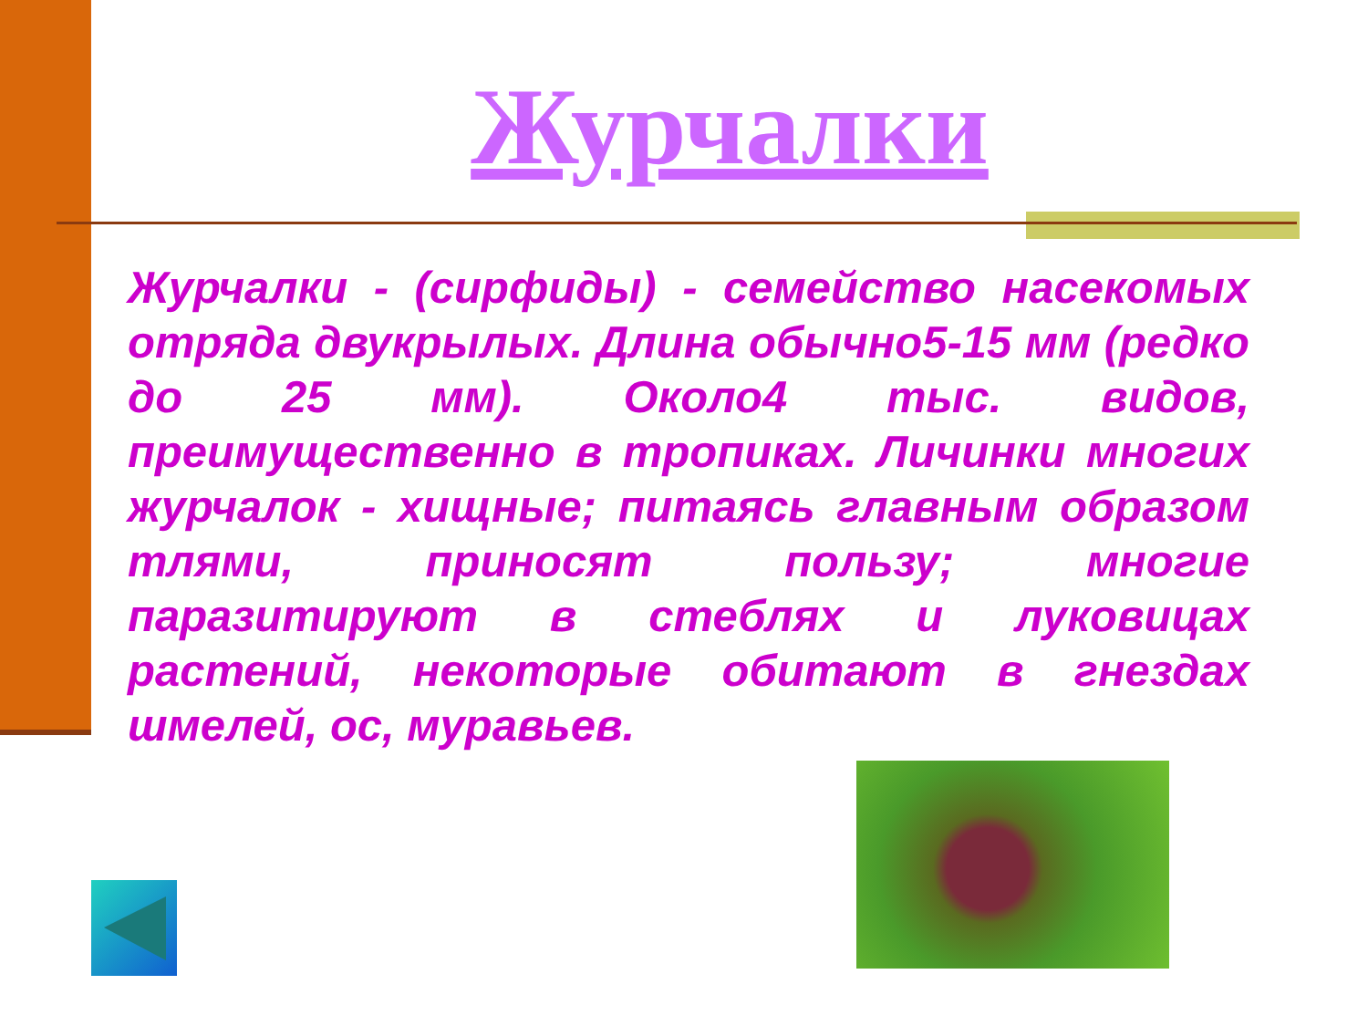Журчалки
Журчалки - (сирфиды) - семейство насекомых отряда двукрылых. Длина обычно5-15 мм (редко до 25 мм). Около4 тыс. видов, преимущественно в тропиках. Личинки многих журчалок - хищные; питаясь главным образом тлями, приносят пользу; многие паразитируют в стеблях и луковицах растений, некоторые обитают в гнездах шмелей, ос, муравьев.